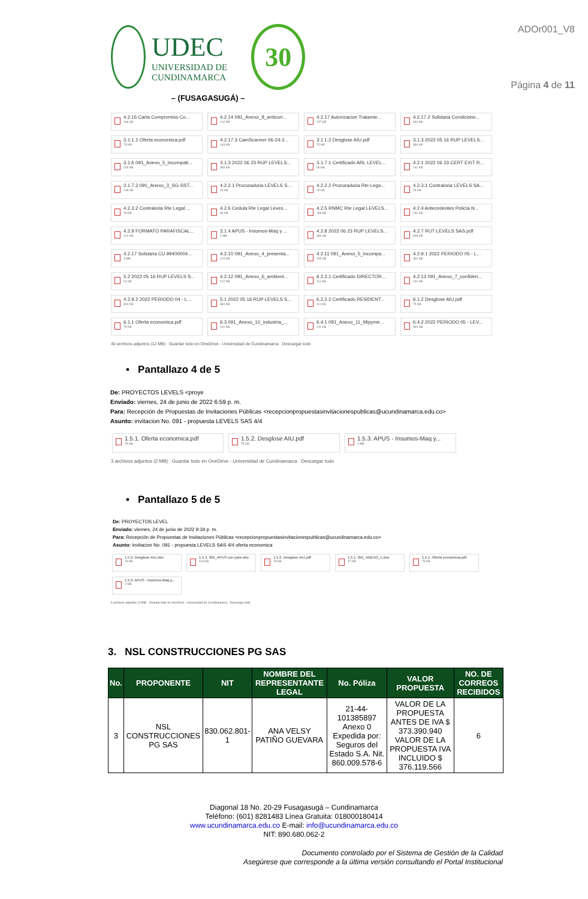UDEC
UNIVERSIDAD DE
CUNDINAMARCA
30
– (FUSAGASUGÁ) –
ADOr001_V8
Página 4 de 11
4.2.16 Carta Compromiso Co...
196 KB
4.2.14 091_Anexo_8_anticorr...
212 KB
4.2.17 Autorizacion Tratamie...
237 KB
4.2.17.2 Solidaria Condicione...
364 KB
3.1.1.1 Oferta economica.pdf
75 KB
4.2.17.3 CamScanner 06-24-2...
143 KB
3.1.1.2 Desglose AIU.pdf
75 KB
3.1.3 2022 05 16 RUP LEVELS...
384 KB
3.1.6 091_Anexo_5_incompati...
205 KB
3.1.3 2022 06 23 RUP LEVELS...
383 KB
3.1.7.1 Certificado ARL LEVEL...
95 KB
4.2.1 2022 06 23 CERT EXIT R...
141 KB
3.1.7.2 091_Anexo_3_SG-SST...
218 KB
4.2.2.1 Procuraduria LEVELS S...
29 KB
4.2.2.2 Procuraduria Rte Lega...
29 KB
4.2.3.1 Contraloria LEVELS SA...
78 KB
4.2.3.2 Contraloria Rte Legal ...
78 KB
4.2.6 Cedula Rte Legal Leves...
86 KB
4.2.5 RNMC Rte Legal LEVELS...
158 KB
4.2.4 Antecedentes Policía N...
232 KB
4.2.9 FORMATO PARAFISCAL...
212 KB
3.1.4 APUS - Insumos-Maq y ...
2 MB
4.2.8 2022 06 23 RUP LEVELS...
383 KB
4.2.7 RUT LEVELS SAS.pdf
468 KB
4.2.17 Solidaria CU 99400004...
3 MB
4.2.10 091_Anexo_4_presenta...
224 KB
4.2.11 091_Anexo_5_incompa...
205 KB
4.2.9.1 2022 PERIODO 05 - L...
394 KB
5.2 2022 05 16 RUP LEVELS S...
62 KB
4.2.12 091_Anexo_6_ambient...
217 KB
6.2.2.1 Certificado DIRECTOR...
111 KB
4.2.13 091_Anexo_7_confiden...
242 KB
4.2.9.2 2022 PERIODO 04 - L...
394 KB
5.1 2022 05 16 RUP LEVELS S...
384 KB
6.2.2.2 Certificado RESIDENT...
111 KB
6.1.2 Desglose AIU.pdf
75 KB
6.1.1 Oferta economica.pdf
75 KB
6.3 091_Anexo_10_industria_...
241 KB
6.4.1 091_Anexo_11_Mipyme...
211 KB
6.4.2 2022 PERIODO 05 - LEV...
394 KB
40 archivos adjuntos (12 MB) Guardar todo en OneDrive - Universidad de Cundinamarca Descargar todo
• Pantallazo 4 de 5
De: PROYECTOS LEVELS <proye
Enviado: viernes, 24 de junio de 2022 6:59 p. m.
Para: Recepción de Propuestas de Invitaciones Públicas <recepcionpropuestasinvitacionespublicas@ucundinamarca.edu.co>
Asunto: invitacion No. 091 - propuesta LEVELS SAS 4/4
1.5.1. Oferta economica.pdf
75 KB
1.5.2. Desglose AIU.pdf
75 KB
1.5.3. APUS - Insumos-Maq y...
2 MB
3 archivos adjuntos (2 MB) Guardar todo en OneDrive - Universidad de Cundinamarca Descargar todo
• Pantallazo 5 de 5
De: PROYECTOS LEVEL
Enviado: viernes, 24 de junio de 2022 9:34 p. m.
Para: Recepción de Propuestas de Invitaciones Públicas <recepcionpropuestasinvitacionespublicas@ucundinamarca.edu.co>
Asunto: invitacion No. 091 - propuesta LEVELS SAS 4/4 oferta economica
1.5.2. Desglose AIU.xlsx
19 KB
1.5.3. 091_APUS con ppto.xlsx
114 KB
1.5.2. Desglose AIU.pdf
75 KB
1.5.1. 091_ANEXO_1.xlsx
47 KB
1.5.1. Oferta economica.pdf
75 KB
1.5.3. APUS - Insumos-Maq y...
2 MB
6 archivos adjuntos (2 MB) Guardar todo en OneDrive - Universidad de Cundinamarca Descargar todo
3. NSL CONSTRUCCIONES PG SAS
| No. | PROPONENTE | NIT | NOMBRE DEL REPRESENTANTE LEGAL | No. Póliza | VALOR PROPUESTA | NO. DE CORREOS RECIBIDOS |
| --- | --- | --- | --- | --- | --- | --- |
| 3 | NSL CONSTRUCCIONES PG SAS | 830.062.801-1 | ANA VELSY PATIÑO GUEVARA | 21-44-101385897 Anexo 0 Expedida por: Seguros del Estado S.A. Nit. 860.009.578-6 | VALOR DE LA PROPUESTA ANTES DE IVA $ 373.390.940 VALOR DE LA PROPUESTA IVA INCLUIDO $ 376.119.566 | 6 |
Diagonal 18 No. 20-29 Fusagasugá – Cundinamarca
Teléfono: (601) 8281483 Línea Gratuita: 018000180414
www.ucundinamarca.edu.co E-mail: info@ucundinamarca.edu.co
NIT: 890.680.062-2
Documento controlado por el Sistema de Gestión de la Calidad
Asegúrese que corresponde a la última versión consultando el Portal Institucional